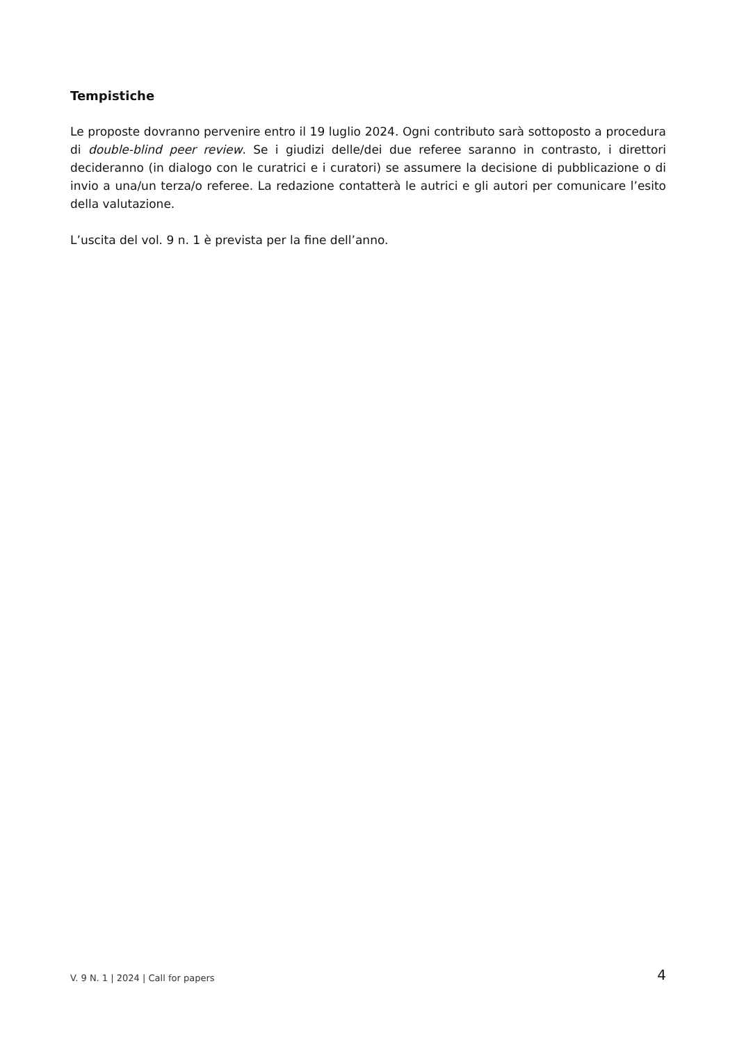Tempistiche
Le proposte dovranno pervenire entro il 19 luglio 2024. Ogni contributo sarà sottoposto a procedura di double-blind peer review. Se i giudizi delle/dei due referee saranno in contrasto, i direttori decideranno (in dialogo con le curatrici e i curatori) se assumere la decisione di pubblicazione o di invio a una/un terza/o referee. La redazione contatterà le autrici e gli autori per comunicare l’esito della valutazione.
L’uscita del vol. 9 n. 1 è prevista per la fine dell’anno.
V. 9 N. 1 | 2024 | Call for papers 4